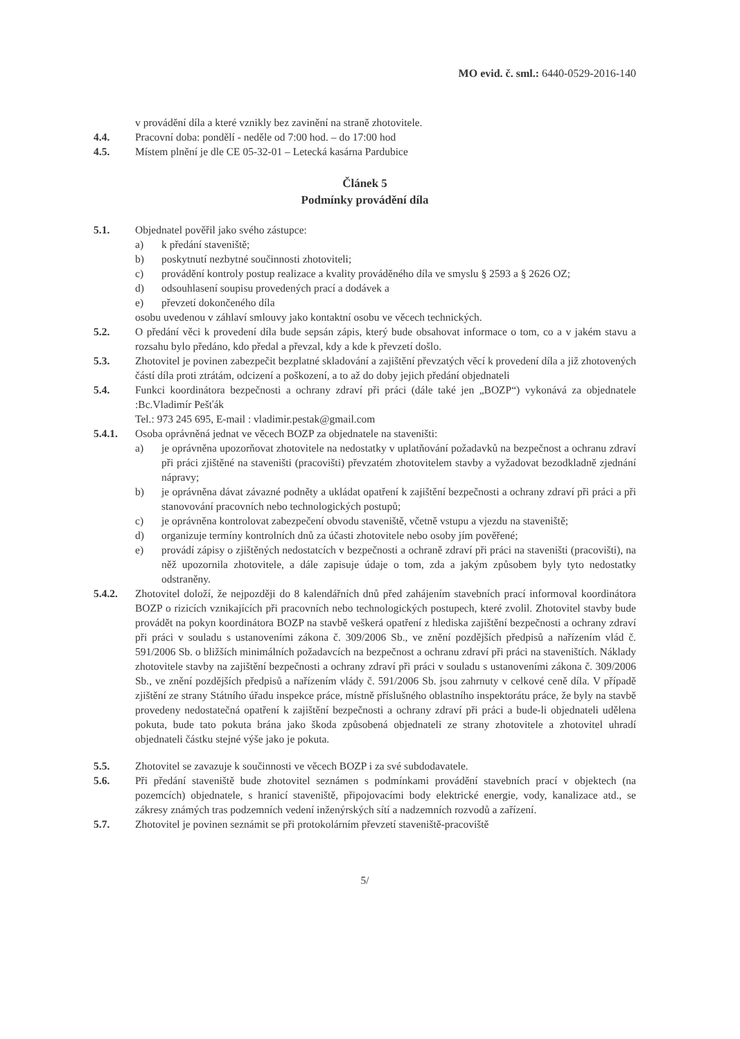MO evid. č. sml.: 6440-0529-2016-140
v provádění díla a které vznikly bez zavinění na straně zhotovitele.
4.4. Pracovní doba: pondělí - neděle od 7:00 hod. – do 17:00 hod
4.5. Místem plnění je dle CE 05-32-01 – Letecká kasárna Pardubice
Článek 5
Podmínky provádění díla
5.1. Objednatel pověřil jako svého zástupce:
a) k předání staveniště;
b) poskytnutí nezbytné součinnosti zhotoviteli;
c) provádění kontroly postup realizace a kvality prováděného díla ve smyslu § 2593 a § 2626 OZ;
d) odsouhlasení soupisu provedených prací a dodávek a
e) převzetí dokončeného díla
osobu uvedenou v záhlaví smlouvy jako kontaktní osobu ve věcech technických.
5.2. O předání věci k provedení díla bude sepsán zápis, který bude obsahovat informace o tom, co a v jakém stavu a rozsahu bylo předáno, kdo předal a převzal, kdy a kde k převzetí došlo.
5.3. Zhotovitel je povinen zabezpečit bezplatné skladování a zajištění převzatých věcí k provedení díla a již zhotovených částí díla proti ztrátám, odcizení a poškození, a to až do doby jejich předání objednateli
5.4. Funkci koordinátora bezpečnosti a ochrany zdraví při práci (dále také jen „BOZP“) vykonává za objednatele :Bc.Vladimír Pešťák
Tel.: 973 245 695, E-mail : vladimir.pestak@gmail.com
5.4.1. Osoba oprávněná jednat ve věcech BOZP za objednatele na staveništi:
a) je oprávněna upozorňovat zhotovitele na nedostatky v uplatňování požadavků na bezpečnost a ochranu zdraví při práci zjištěné na staveništi (pracovišti) převzatém zhotovitelem stavby a vyžadovat bezodkladně zjednání nápravy;
b) je oprávněna dávat závazné podněty a ukládat opatření k zajištění bezpečnosti a ochrany zdraví při práci a při stanovování pracovních nebo technologických postupů;
c) je oprávněna kontrolovat zabezpečení obvodu staveniště, včetně vstupu a vjezdu na staveniště;
d) organizuje termíny kontrolních dnů za účasti zhotovitele nebo osoby jím pověřené;
e) provádí zápisy o zjištěných nedostatcích v bezpečnosti a ochraně zdraví při práci na staveništi (pracovišti), na něž upozornila zhotovitele, a dále zapisuje údaje o tom, zda a jakým způsobem byly tyto nedostatky odstraněny.
5.4.2. Zhotovitel doloží, že nejpozději do 8 kalendářních dnů před zahájením stavebních prací informoval koordinátora BOZP o rizicích vznikajících při pracovních nebo technologických postupech, které zvolil. Zhotovitel stavby bude provádět na pokyn koordinátora BOZP na stavbě veškerá opatření z hlediska zajištění bezpečnosti a ochrany zdraví při práci v souladu s ustanoveními zákona č. 309/2006 Sb., ve znění pozdějších předpisů a nařízením vlád č. 591/2006 Sb. o bližších minimálních požadavcích na bezpečnost a ochranu zdraví při práci na staveništích. Náklady zhotovitele stavby na zajištění bezpečnosti a ochrany zdraví při práci v souladu s ustanoveními zákona č. 309/2006 Sb., ve znění pozdějších předpisů a nařízením vlády č. 591/2006 Sb. jsou zahrnuty v celkové ceně díla. V případě zjištění ze strany Státního úřadu inspekce práce, místně příslušného oblastního inspektorátu práce, že byly na stavbě provedeny nedostatečná opatření k zajištění bezpečnosti a ochrany zdraví při práci a bude-li objednateli udělena pokuta, bude tato pokuta brána jako škoda způsobená objednateli ze strany zhotovitele a zhotovitel uhradí objednateli částku stejné výše jako je pokuta.
5.5. Zhotovitel se zavazuje k součinnosti ve věcech BOZP i za své subdodavatele.
5.6. Při předání staveniště bude zhotovitel seznámen s podmínkami provádění stavebních prací v objektech (na pozemcích) objednatele, s hranicí staveniště, připojovacími body elektrické energie, vody, kanalizace atd., se zákresy známých tras podzemních vedení inženýrských sítí a nadzemních rozvodů a zařízení.
5.7. Zhotovitel je povinen seznámit se při protokolárním převzetí staveniště-pracoviště
5/